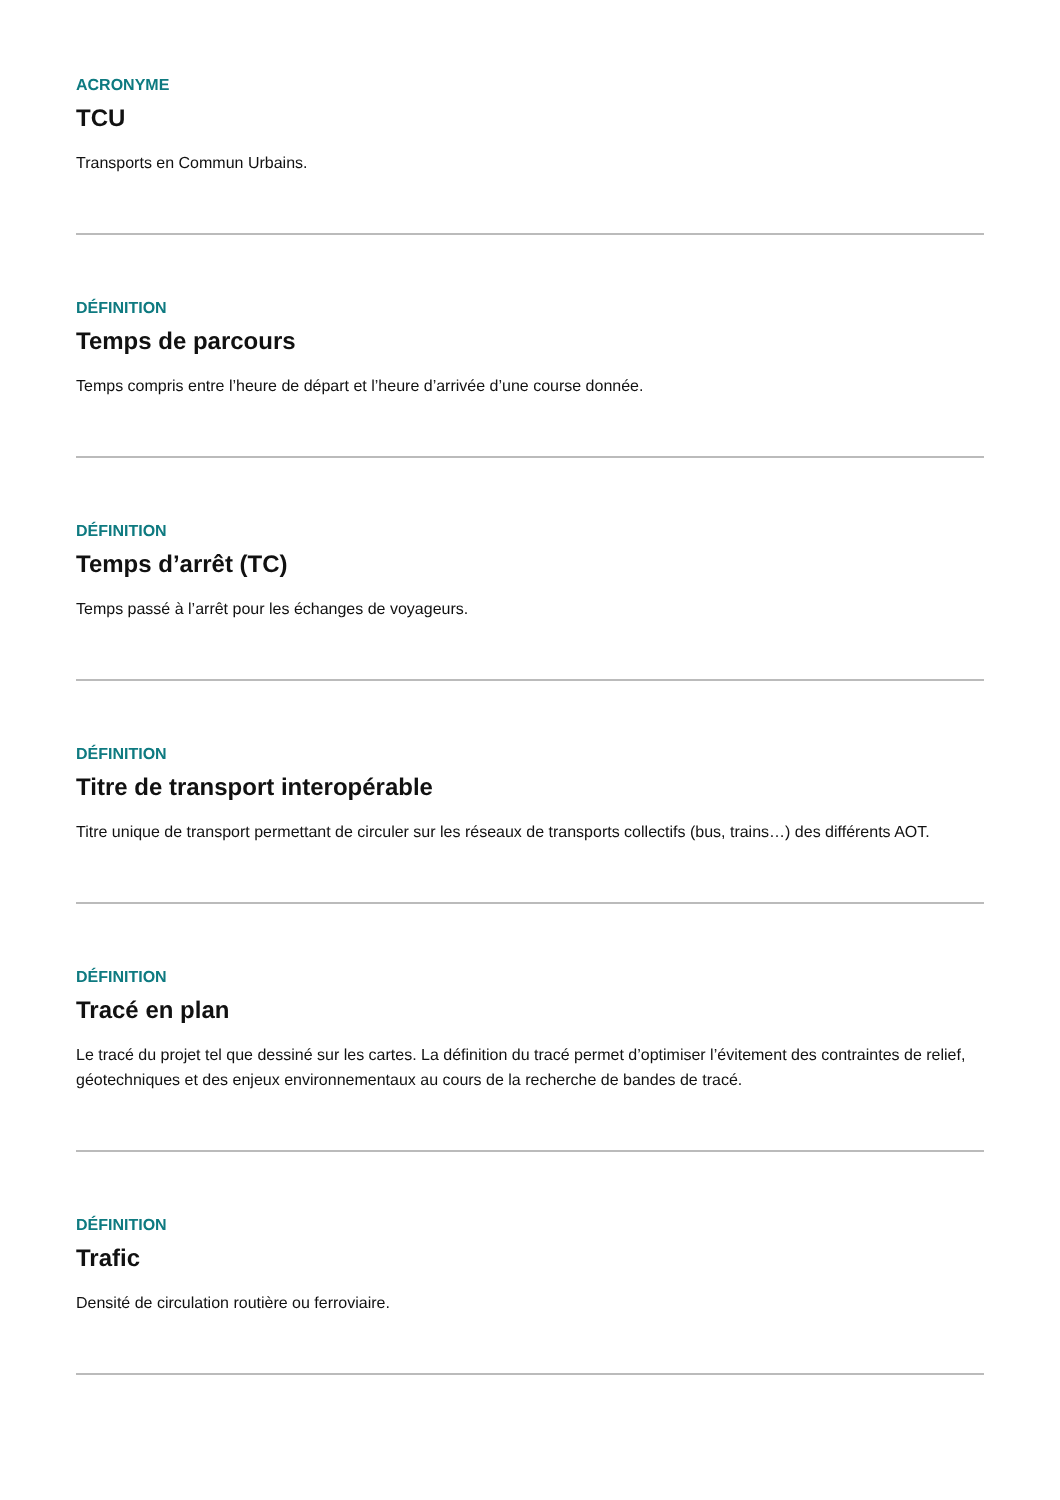ACRONYME
TCU
Transports en Commun Urbains.
DÉFINITION
Temps de parcours
Temps compris entre l’heure de départ et l’heure d’arrivée d’une course donnée.
DÉFINITION
Temps d’arrêt (TC)
Temps passé à l’arrêt pour les échanges de voyageurs.
DÉFINITION
Titre de transport interopérable
Titre unique de transport permettant de circuler sur les réseaux de transports collectifs (bus, trains…) des différents AOT.
DÉFINITION
Tracé en plan
Le tracé du projet tel que dessiné sur les cartes. La définition du tracé permet d’optimiser l’évitement des contraintes de relief, géotechniques et des enjeux environnementaux au cours de la recherche de bandes de tracé.
DÉFINITION
Trafic
Densité de circulation routière ou ferroviaire.